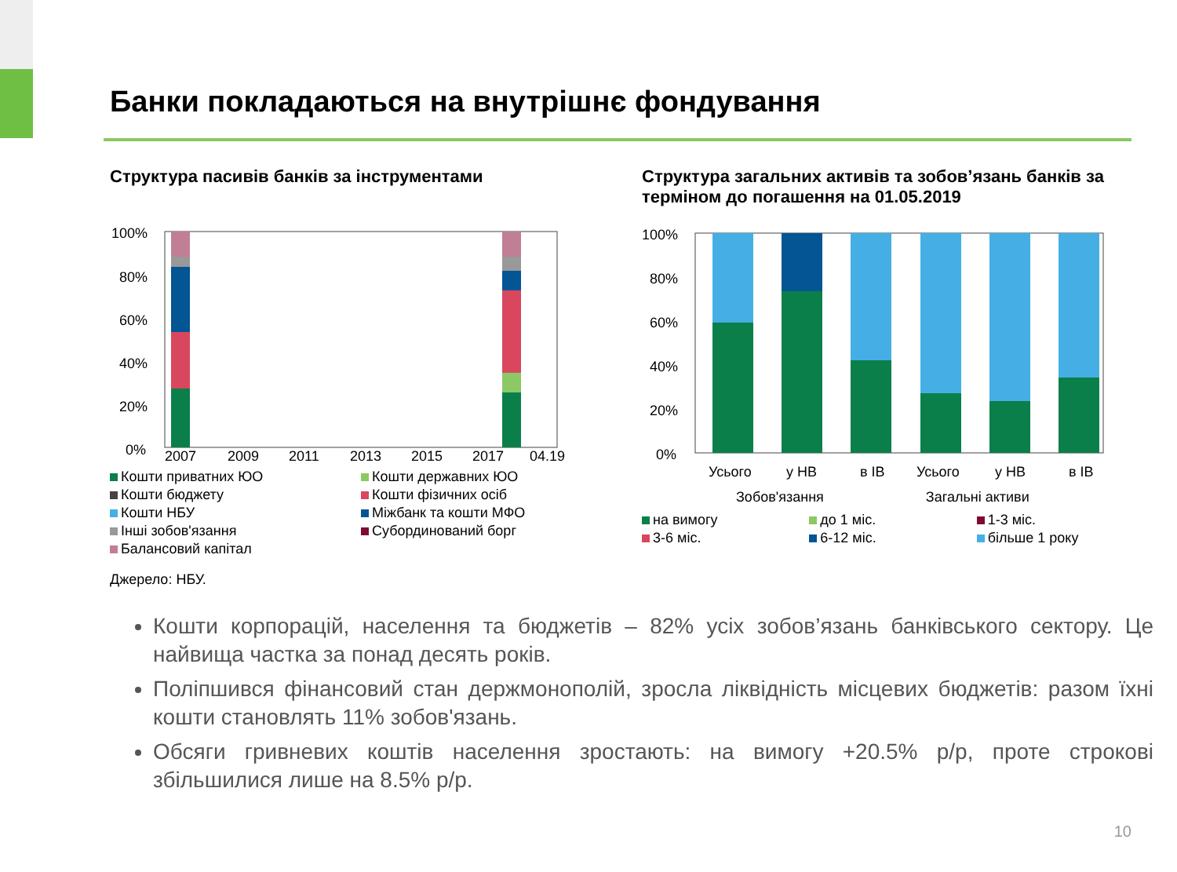Банки покладаються на внутрішнє фондування
Структура пасивів банків за інструментами
100%
80%
60%
40%
20%
0%
2007
2009
2011
2013
2015
2017
04.19
Кошти приватних ЮО Кошти державних ЮО Кошти бюджету Кошти фізичних осіб Кошти НБУ Міжбанк та кошти МФО Інші зобов'язання Субординований борг Балансовий капітал
Структура загальних активів та зобов’язань банків за терміном до погашення на 01.05.2019
100%
80%
60%
40%
20%
0%
Усього
у НВ
в ІВ
Усього
у НВ
в ІВ
Зобов'язання Загальні активи
на вимогу до 1 міс. 1-3 міс. 3-6 міс. 6-12 міс. більше 1 року
Джерело: НБУ.
Кошти корпорацій, населення та бюджетів – 82% усіх зобов’язань банківського сектору. Це найвища частка за понад десять років.
Поліпшився фінансовий стан держмонополій, зросла ліквідність місцевих бюджетів: разом їхні кошти становлять 11% зобов'язань.
Обсяги гривневих коштів населення зростають: на вимогу +20.5% р/р, проте строкові збільшилися лише на 8.5% р/р.
10